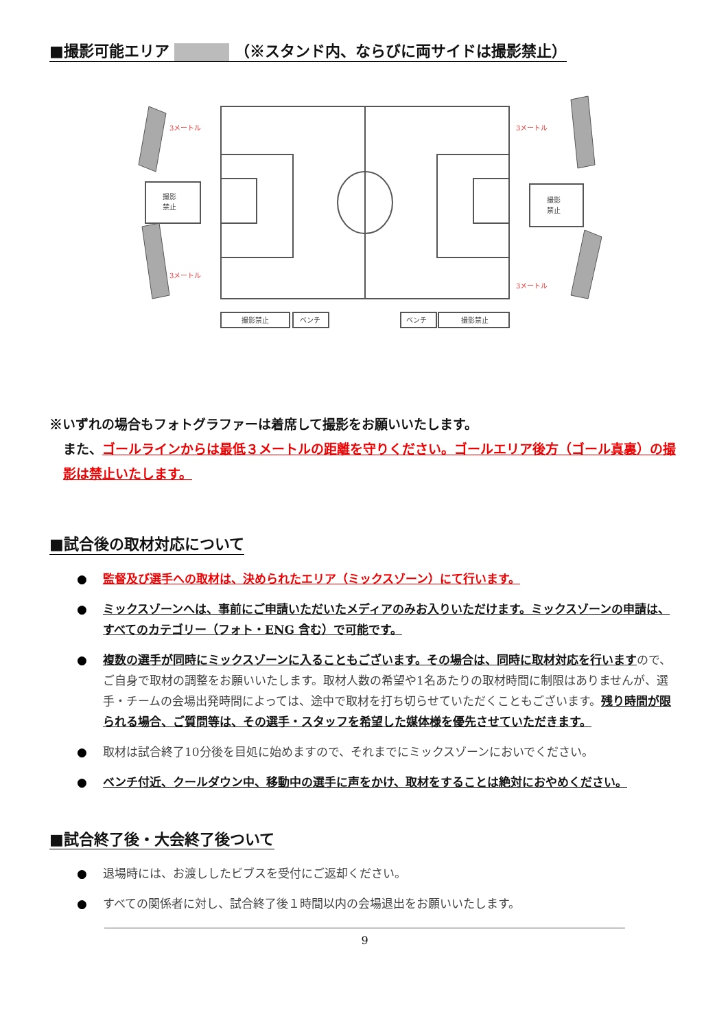■撮影可能エリア （※スタンド内、ならびに両サイドは撮影禁止）
撮影
禁止
撮影
禁止
撮影禁止
ベンチ
ベンチ
撮影禁止
3メートル
3メートル
3メートル
3メートル
※いずれの場合もフォトグラファーは着席して撮影をお願いいたします。
また、ゴールラインからは最低３メートルの距離を守りください。ゴールエリア後方（ゴール真裏）の撮影は禁止いたします。
■試合後の取材対応について
● 監督及び選手への取材は、決められたエリア（ミックスゾーン）にて行います。
● ミックスゾーンへは、事前にご申請いただいたメディアのみお入りいただけます。ミックスゾーンの申請は、すべてのカテゴリー（フォト・ENG 含む）で可能です。
● 複数の選手が同時にミックスゾーンに入ることもございます。その場合は、同時に取材対応を行いますので、ご自身で取材の調整をお願いいたします。取材人数の希望や1名あたりの取材時間に制限はありませんが、選手・チームの会場出発時間によっては、途中で取材を打ち切らせていただくこともございます。残り時間が限られる場合、ご質問等は、その選手・スタッフを希望した媒体様を優先させていただきます。
● 取材は試合終了10分後を目処に始めますので、それまでにミックスゾーンにおいでください。
● ベンチ付近、クールダウン中、移動中の選手に声をかけ、取材をすることは絶対におやめください。
■試合終了後・大会終了後ついて
● 退場時には、お渡ししたビブスを受付にご返却ください。
● すべての関係者に対し、試合終了後１時間以内の会場退出をお願いいたします。
9